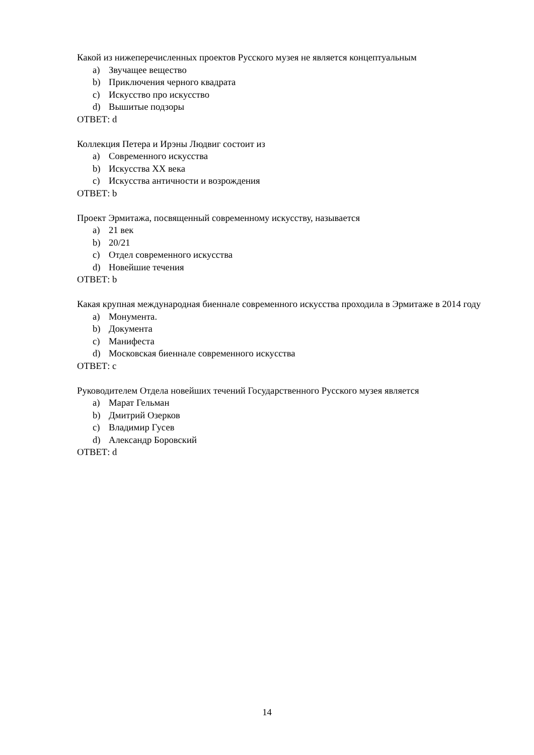Какой из нижеперечисленных проектов Русского музея не является концептуальным
a) Звучащее вещество
b) Приключения черного квадрата
c) Искусство про искусство
d) Вышитые подзоры
ОТВЕТ: d
Коллекция Петера и Ирэны Людвиг состоит из
a) Современного искусства
b) Искусства XX века
c) Искусства античности и возрождения
ОТВЕТ: b
Проект Эрмитажа, посвященный современному искусству, называется
a) 21 век
b) 20/21
c) Отдел современного искусства
d) Новейшие течения
ОТВЕТ: b
Какая крупная международная биеннале современного искусства проходила в Эрмитаже в 2014 году
a) Монумента.
b) Документа
c) Манифеста
d) Московская биеннале современного искусства
ОТВЕТ: c
Руководителем Отдела новейших течений Государственного Русского музея является
a) Марат Гельман
b) Дмитрий Озерков
c) Владимир Гусев
d) Александр Боровский
ОТВЕТ: d
14